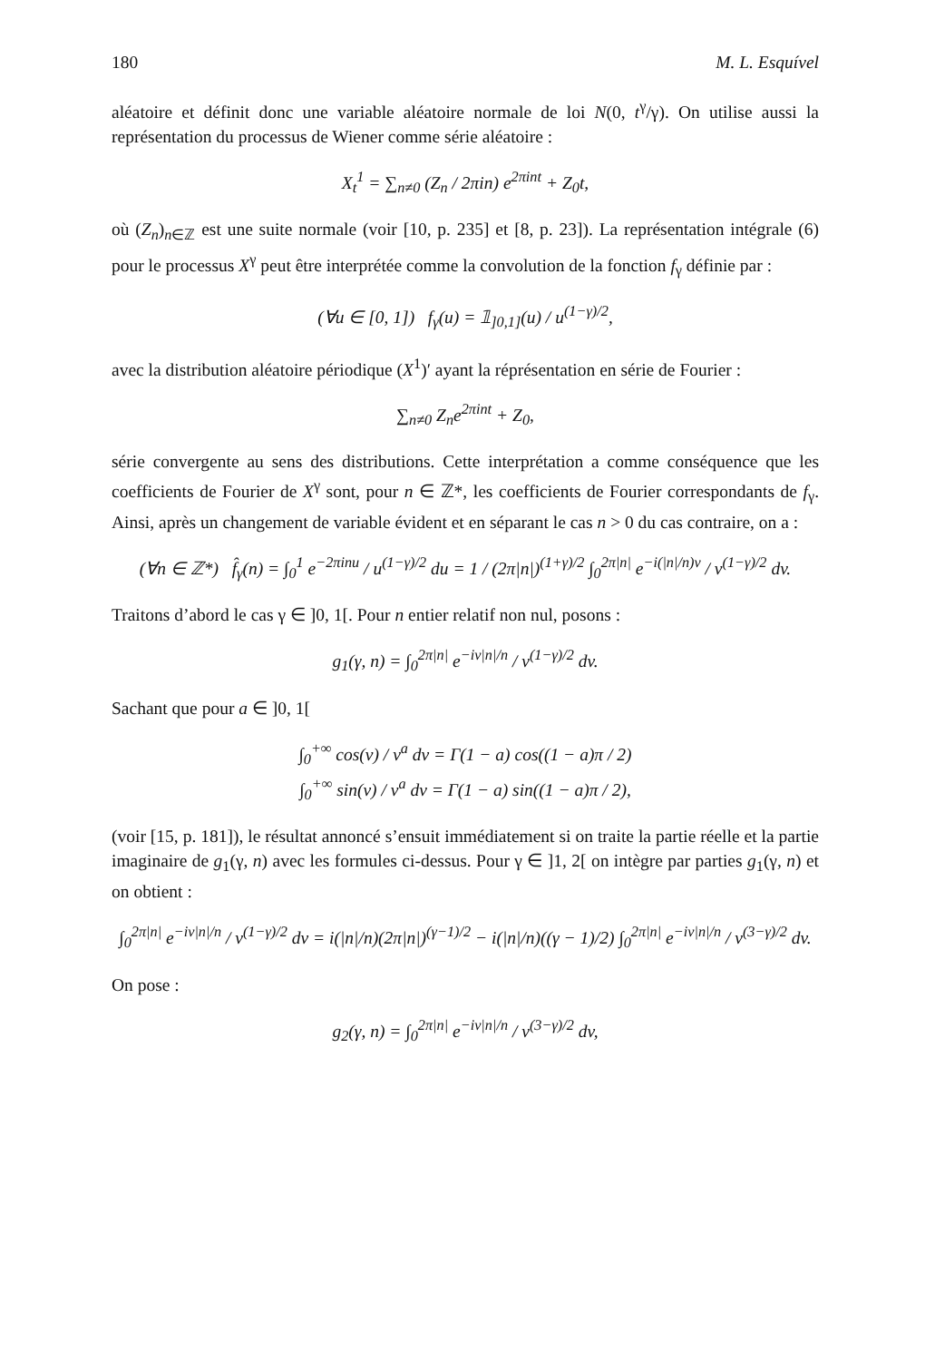180 M. L. Esquível
aléatoire et définit donc une variable aléatoire normale de loi N(0, t<sup>γ</sup>/γ). On utilise aussi la représentation du processus de Wiener comme série aléatoire :
X<sub>t</sub><sup>1</sup> = ∑<sub>n≠0</sub> (Z<sub>n</sub> / 2πin) e<sup>2πint</sup> + Z<sub>0</sub>t,
où (Z<sub>n</sub>)<sub>n∈ℤ</sub> est une suite normale (voir [10, p. 235] et [8, p. 23]). La représentation intégrale (6) pour le processus X<sup>γ</sup> peut être interprétée comme la convolution de la fonction f<sub>γ</sub> définie par :
(∀u ∈ [0, 1]) f<sub>γ</sub>(u) = 𝟙<sub>]0,1]</sub>(u) / u<sup>(1−γ)/2</sup>,
avec la distribution aléatoire périodique (X<sup>1</sup>)′ ayant la réprésentation en série de Fourier :
∑<sub>n≠0</sub> Z<sub>n</sub>e<sup>2πint</sup> + Z<sub>0</sub>,
série convergente au sens des distributions. Cette interprétation a comme conséquence que les coefficients de Fourier de X<sup>γ</sup> sont, pour n ∈ ℤ*, les coefficients de Fourier correspondants de f<sub>γ</sub>. Ainsi, après un changement de variable évident et en séparant le cas n > 0 du cas contraire, on a :
(∀n ∈ ℤ*) f̂<sub>γ</sub>(n) = ∫<sub>0</sub><sup>1</sup> e<sup>−2πinu</sup> / u<sup>(1−γ)/2</sup> du = 1 / (2π|n|)<sup>(1+γ)/2</sup> ∫<sub>0</sub><sup>2π|n|</sup> e<sup>−i(|n|/n)v</sup> / v<sup>(1−γ)/2</sup> dv.
Traitons d’abord le cas γ ∈ ]0, 1[. Pour n entier relatif non nul, posons :
g<sub>1</sub>(γ, n) = ∫<sub>0</sub><sup>2π|n|</sup> e<sup>−iv|n|/n</sup> / v<sup>(1−γ)/2</sup> dv.
Sachant que pour a ∈ ]0, 1[
∫<sub>0</sub><sup>+∞</sup> cos(v) / v<sup>a</sup> dv = Γ(1 − a) cos((1 − a)π / 2)
∫<sub>0</sub><sup>+∞</sup> sin(v) / v<sup>a</sup> dv = Γ(1 − a) sin((1 − a)π / 2),
(voir [15, p. 181]), le résultat annoncé s’ensuit immédiatement si on traite la partie réelle et la partie imaginaire de g<sub>1</sub>(γ, n) avec les formules ci-dessus. Pour γ ∈ ]1, 2[ on intègre par parties g<sub>1</sub>(γ, n) et on obtient :
∫<sub>0</sub><sup>2π|n|</sup> e<sup>−iv|n|/n</sup> / v<sup>(1−γ)/2</sup> dv = i(|n|/n)(2π|n|)<sup>(γ−1)/2</sup> − i(|n|/n)((γ − 1)/2) ∫<sub>0</sub><sup>2π|n|</sup> e<sup>−iv|n|/n</sup> / v<sup>(3−γ)/2</sup> dv.
On pose :
g<sub>2</sub>(γ, n) = ∫<sub>0</sub><sup>2π|n|</sup> e<sup>−iv|n|/n</sup> / v<sup>(3−γ)/2</sup> dv,